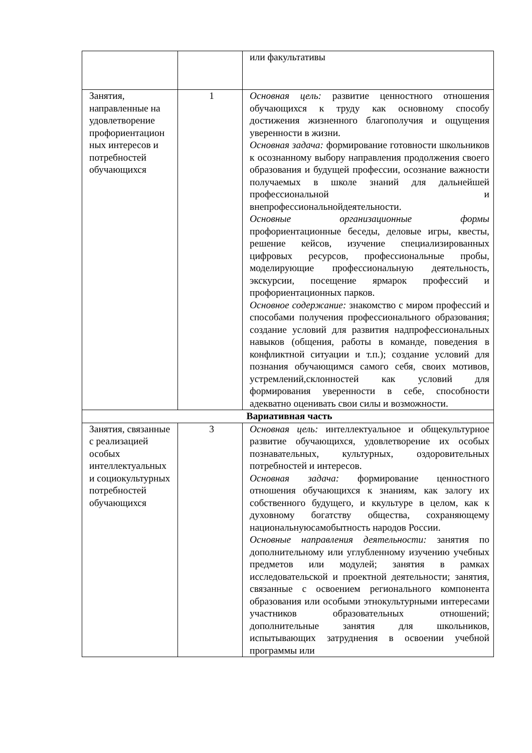| | | или факультативы |
| Занятия, направленные на удовлетворение профориентацион ных интересов и потребностей обучающихся | 1 | Основная цель: развитие ценностного отношения обучающихся к труду как основному способу достижения жизненного благополучия и ощущения уверенности в жизни. Основная задача: формирование готовности школьников к осознанному выбору направления продолжения своего образования и будущей профессии, осознание важности получаемых в школе знаний для дальнейшей профессиональной и внепрофессиональнойдеятельности. Основные организационные формы профориентационные беседы, деловые игры, квесты, решение кейсов, изучение специализированных цифровых ресурсов, профессиональные пробы, моделирующие профессиональную деятельность, экскурсии, посещение ярмарок профессий и профориентационных парков. Основное содержание: знакомство с миром профессий и способами получения профессионального образования; создание условий для развития надпрофессиональных навыков (общения, работы в команде, поведения в конфликтной ситуации и т.п.); создание условий для познания обучающимся самого себя, своих мотивов, устремлений,склонностей как условий для формирования уверенности в себе, способности адекватно оценивать свои силы и возможности. |
| Вариативная часть | | |
| Занятия, связанные с реализацией особых интеллектуальных и социокультурных потребностей обучающихся | 3 | Основная цель: интеллектуальное и общекультурное развитие обучающихся, удовлетворение их особых познавательных, культурных, оздоровительных потребностей и интересов. Основная задача: формирование ценностного отношения обучающихся к знаниям, как залогу их собственного будущего, и ккультуре в целом, как к духовному богатству общества, сохраняющему национальнуюсамобытность народов России. Основные направления деятельности: занятия по дополнительному или углубленному изучению учебных предметов или модулей; занятия в рамках исследовательской и проектной деятельности; занятия, связанные с освоением регионального компонента образования или особыми этнокультурными интересами участников образовательных отношений; дополнительные занятия для школьников, испытывающих затруднения в освоении учебной программы или |